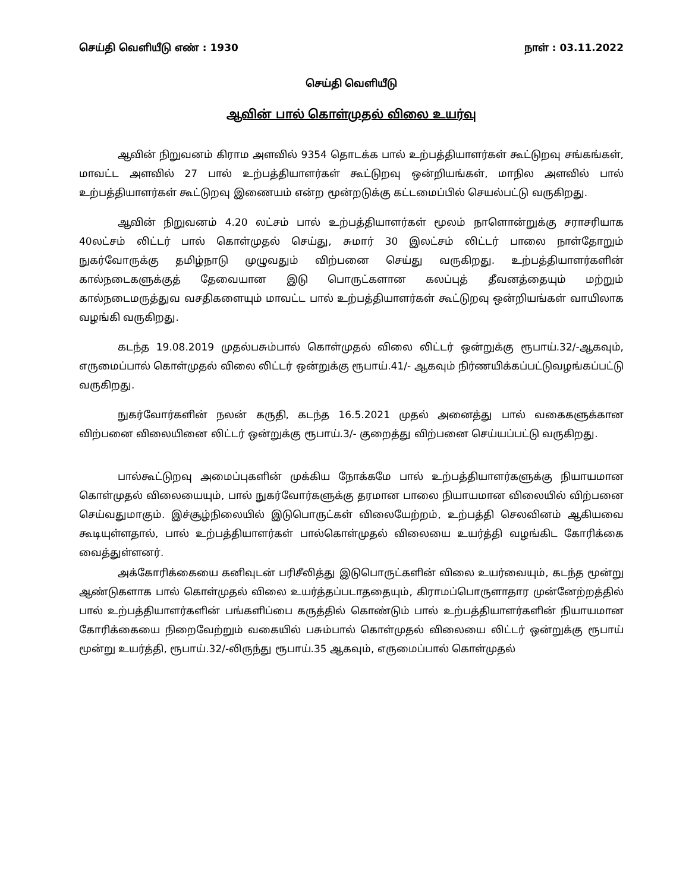செய்தி வெளியீடு எண் : 1930 நாள் : 03.11.2022
செய்தி வெளியீடு
ஆவின் பால் கொள்முதல் விலை உயர்வு
ஆவின் நிறுவனம் கிராம அளவில் 9354 தொடக்க பால் உற்பத்தியாளர்கள் கூட்டுறவு சங்கங்கள், மாவட்ட அளவில் 27 பால் உற்பத்தியாளர்கள் கூட்டுறவு ஒன்றியங்கள், மாநில அளவில் பால் உற்பத்தியாளர்கள் கூட்டுறவு இணையம் என்ற மூன்றடுக்கு கட்டமைப்பில் செயல்பட்டு வருகிறது.
ஆவின் நிறுவனம் 4.20 லட்சம் பால் உற்பத்தியாளர்கள் மூலம் நாளொன்றுக்கு சராசரியாக 40லட்சம் லிட்டர் பால் கொள்முதல் செய்து, சுமார் 30 இலட்சம் லிட்டர் பாலை நாள்தோறும் நுகர்வோருக்கு தமிழ்நாடு முழுவதும் விற்பனை செய்து வருகிறது. உற்பத்தியாளர்களின் கால்நடைகளுக்குத் தேவையான இடு பொருட்களான கலப்புத் தீவனத்தையும் மற்றும் கால்நடைமருத்துவ வசதிகளையும் மாவட்ட பால் உற்பத்தியாளர்கள் கூட்டுறவு ஒன்றியங்கள் வாயிலாக வழங்கி வருகிறது.
கடந்த 19.08.2019 முதல்பசும்பால் கொள்முதல் விலை லிட்டர் ஒன்றுக்கு ரூபாய்.32/-ஆகவும், எருமைப்பால் கொள்முதல் விலை லிட்டர் ஒன்றுக்கு ரூபாய்.41/- ஆகவும் நிர்ணயிக்கப்பட்டுவழங்கப்பட்டு வருகிறது.
நுகர்வோர்களின் நலன் கருதி, கடந்த 16.5.2021 முதல் அனைத்து பால் வகைகளுக்கான விற்பனை விலையினை லிட்டர் ஒன்றுக்கு ரூபாய்.3/- குறைத்து விற்பனை செய்யப்பட்டு வருகிறது.
பால்கூட்டுறவு அமைப்புகளின் முக்கிய நோக்கமே பால் உற்பத்தியாளர்களுக்கு நியாயமான கொள்முதல் விலையையும், பால் நுகர்வோர்களுக்கு தரமான பாலை நியாயமான விலையில் விற்பனை செய்வதுமாகும். இச்சூழ்நிலையில் இடுபொருட்கள் விலையேற்றம், உற்பத்தி செலவினம் ஆகியவை கூடியுள்ளதால், பால் உற்பத்தியாளர்கள் பால்கொள்முதல் விலையை உயர்த்தி வழங்கிட கோரிக்கை வைத்துள்ளனர்.
அக்கோரிக்கையை கனிவுடன் பரிசீலித்து இடுபொருட்களின் விலை உயர்வையும், கடந்த மூன்று ஆண்டுகளாக பால் கொள்முதல் விலை உயர்த்தப்படாததையும், கிராமப்பொருளாதார முன்னேற்றத்தில் பால் உற்பத்தியாளர்களின் பங்களிப்பை கருத்தில் கொண்டும் பால் உற்பத்தியாளர்களின் நியாயமான கோரிக்கையை நிறைவேற்றும் வகையில் பசும்பால் கொள்முதல் விலையை லிட்டர் ஒன்றுக்கு ரூபாய் மூன்று உயர்த்தி, ரூபாய்.32/-லிருந்து ரூபாய்.35 ஆகவும், எருமைப்பால் கொள்முதல்